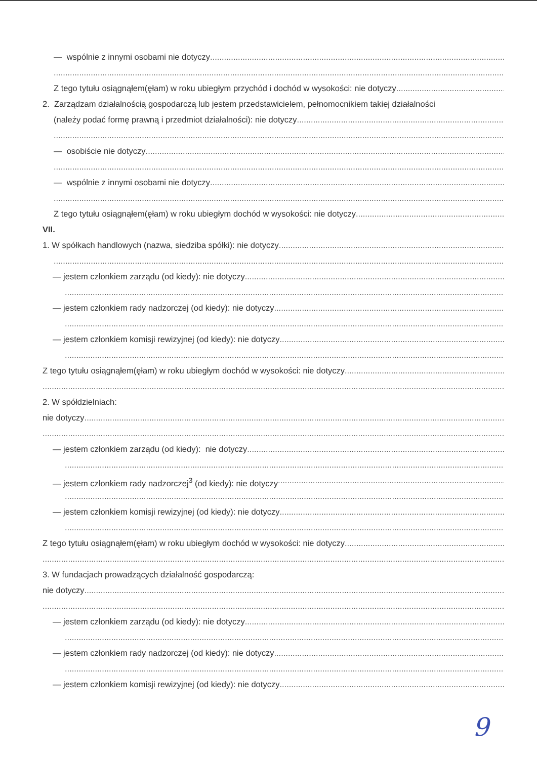— wspólnie z innymi osobami nie dotyczy
Z tego tytułu osiągnąłem(ęłam) w roku ubiegłym przychód i dochód w wysokości: nie dotyczy
2. Zarządzam działalnością gospodarczą lub jestem przedstawicielem, pełnomocnikiem takiej działalności
(należy podać formę prawną i przedmiot działalności): nie dotyczy
— osobiście nie dotyczy
— wspólnie z innymi osobami nie dotyczy
Z tego tytułu osiągnąłem(ęłam) w roku ubiegłym dochód w wysokości: nie dotyczy
VII.
1. W spółkach handlowych (nazwa, siedziba spółki): nie dotyczy
— jestem członkiem zarządu (od kiedy): nie dotyczy
— jestem członkiem rady nadzorczej (od kiedy): nie dotyczy
— jestem członkiem komisji rewizyjnej (od kiedy): nie dotyczy
Z tego tytułu osiągnąłem(ęłam) w roku ubiegłym dochód w wysokości: nie dotyczy
2. W spółdzielniach:
nie dotyczy
— jestem członkiem zarządu (od kiedy): nie dotyczy
— jestem członkiem rady nadzorczej<sup>3</sup> (od kiedy): nie dotyczy
— jestem członkiem komisji rewizyjnej (od kiedy): nie dotyczy
Z tego tytułu osiągnąłem(ęłam) w roku ubiegłym dochód w wysokości: nie dotyczy
3. W fundacjach prowadzących działalność gospodarczą:
nie dotyczy
— jestem członkiem zarządu (od kiedy): nie dotyczy
— jestem członkiem rady nadzorczej (od kiedy): nie dotyczy
— jestem członkiem komisji rewizyjnej (od kiedy): nie dotyczy
9